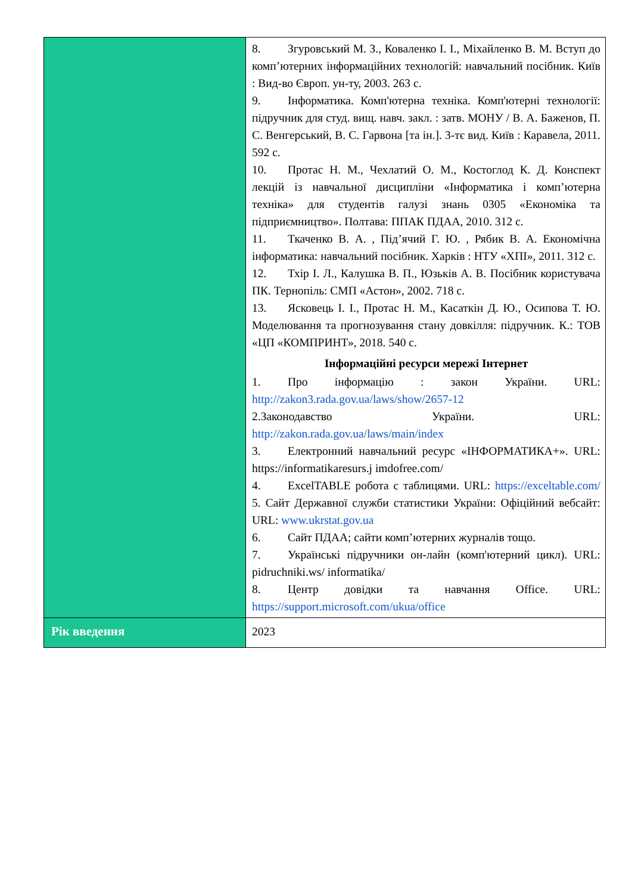| | 8. Згуровський М. З., Коваленко І. І., Міхайленко В. М. Вступ до комп’ютерних інформаційних технологій: навчальний посібник. Київ : Вид-во Європ. ун-ту, 2003. 263 с. 9. Інформатика. Комп'ютерна техніка. Комп'ютерні технології: підручник для студ. вищ. навч. закл. : затв. МОНУ / В. А. Баженов, П. С. Венгерський, В. С. Гарвона [та ін.]. 3-тє вид. Київ : Каравела, 2011. 592 с. 10. Протас Н. М., Чехлатий О. М., Костоглод К. Д. Конспект лекцій із навчальної дисципліни «Інформатика і комп’ютерна техніка» для студентів галузі знань 0305 «Економіка та підприємництво». Полтава: ППАК ПДАА, 2010. 312 с. 11. Ткаченко В. А. , Підʼячий Г. Ю. , Рябик В. А. Економічна інформатика: навчальний посібник. Харків : НТУ «ХПІ», 2011. 312 с. 12. Тхір І. Л., Калушка В. П., Юзьків А. В. Посібник користувача ПК. Тернопіль: СМП «Астон», 2002. 718 с. 13. Ясковець І. І., Протас Н. М., Касаткін Д. Ю., Осипова Т. Ю. Моделювання та прогнозування стану довкілля: підручник. К.: ТОВ «ЦП «КОМПРИНТ», 2018. 540 с. Інформаційні ресурси мережі Інтернет 1. Про інформацію : закон України. URL: http://zakon3.rada.gov.ua/laws/show/2657-12 2.Законодавство України. URL: http://zakon.rada.gov.ua/laws/main/index 3. Електронний навчальний ресурс «ІНФОРМАТИКА+». URL: https://informatikaresurs.j imdofree.com/ 4. ExcelTABLE робота с таблицями. URL: https://exceltable.com/ 5. Сайт Державної служби статистики України: Офіційний вебсайт: URL: www.ukrstat.gov.ua 6. Сайт ПДАА; сайти комп’ютерних журналів тощо. 7. Українські підручники он-лайн (комп'ютерний цикл). URL: pidruchniki.ws/ informatika/ 8. Центр довідки та навчання Office. URL: https://support.microsoft.com/ukua/office |
| Рік введення | 2023 |